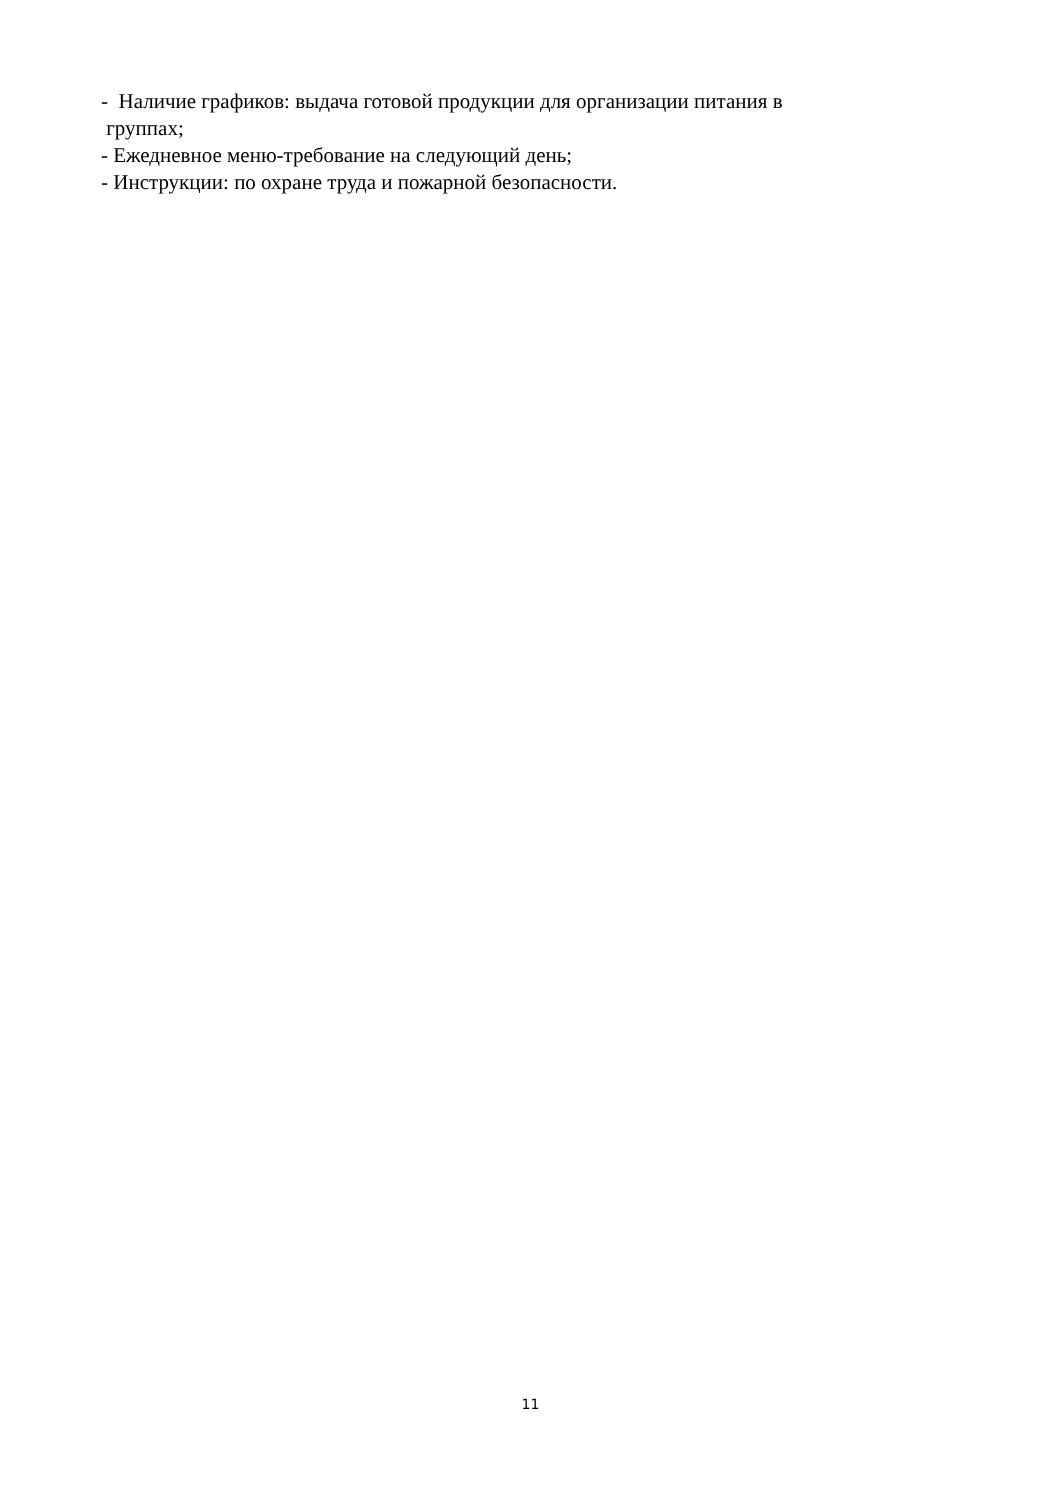- Наличие графиков: выдача готовой продукции для организации питания в
группах;
- Ежедневное меню-требование на следующий день;
- Инструкции: по охране труда и пожарной безопасности.
11